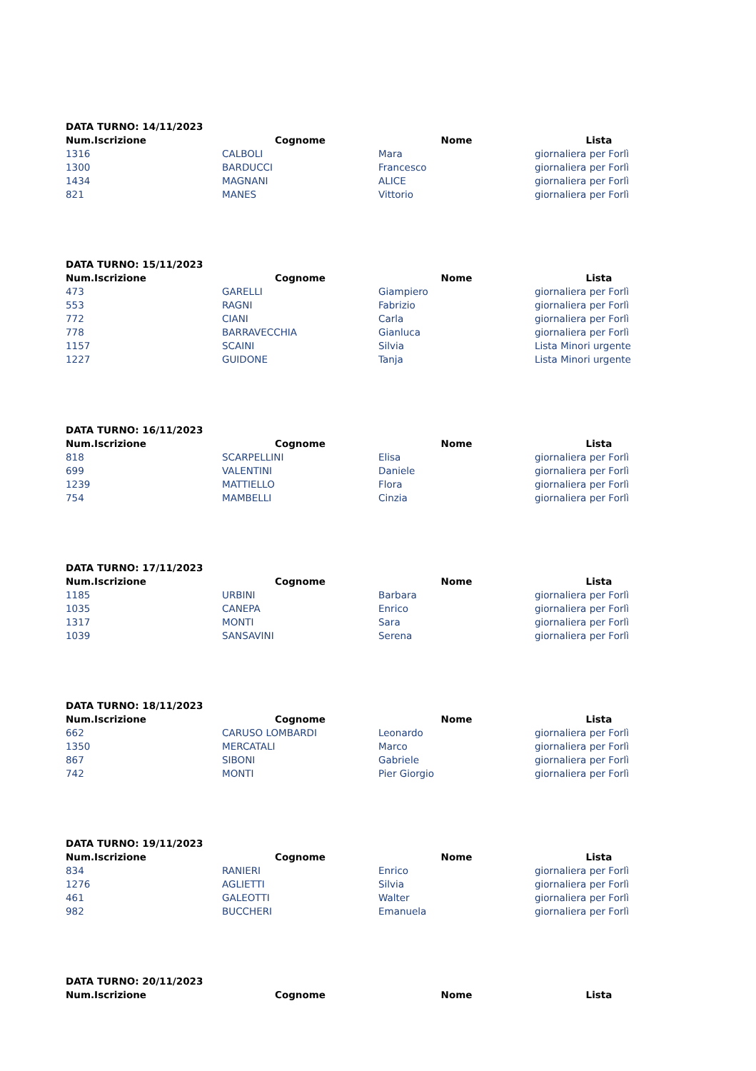DATA TURNO: 14/11/2023
| Num.Iscrizione | Cognome | Nome | Lista |
| --- | --- | --- | --- |
| 1316 | CALBOLI | Mara | giornaliera per Forlì |
| 1300 | BARDUCCI | Francesco | giornaliera per Forlì |
| 1434 | MAGNANI | ALICE | giornaliera per Forlì |
| 821 | MANES | Vittorio | giornaliera per Forlì |
DATA TURNO: 15/11/2023
| Num.Iscrizione | Cognome | Nome | Lista |
| --- | --- | --- | --- |
| 473 | GARELLI | Giampiero | giornaliera per Forlì |
| 553 | RAGNI | Fabrizio | giornaliera per Forlì |
| 772 | CIANI | Carla | giornaliera per Forlì |
| 778 | BARRAVECCHIA | Gianluca | giornaliera per Forlì |
| 1157 | SCAINI | Silvia | Lista Minori urgente |
| 1227 | GUIDONE | Tanja | Lista Minori urgente |
DATA TURNO: 16/11/2023
| Num.Iscrizione | Cognome | Nome | Lista |
| --- | --- | --- | --- |
| 818 | SCARPELLINI | Elisa | giornaliera per Forlì |
| 699 | VALENTINI | Daniele | giornaliera per Forlì |
| 1239 | MATTIELLO | Flora | giornaliera per Forlì |
| 754 | MAMBELLI | Cinzia | giornaliera per Forlì |
DATA TURNO: 17/11/2023
| Num.Iscrizione | Cognome | Nome | Lista |
| --- | --- | --- | --- |
| 1185 | URBINI | Barbara | giornaliera per Forlì |
| 1035 | CANEPA | Enrico | giornaliera per Forlì |
| 1317 | MONTI | Sara | giornaliera per Forlì |
| 1039 | SANSAVINI | Serena | giornaliera per Forlì |
DATA TURNO: 18/11/2023
| Num.Iscrizione | Cognome | Nome | Lista |
| --- | --- | --- | --- |
| 662 | CARUSO LOMBARDI | Leonardo | giornaliera per Forlì |
| 1350 | MERCATALI | Marco | giornaliera per Forlì |
| 867 | SIBONI | Gabriele | giornaliera per Forlì |
| 742 | MONTI | Pier Giorgio | giornaliera per Forlì |
DATA TURNO: 19/11/2023
| Num.Iscrizione | Cognome | Nome | Lista |
| --- | --- | --- | --- |
| 834 | RANIERI | Enrico | giornaliera per Forlì |
| 1276 | AGLIETTI | Silvia | giornaliera per Forlì |
| 461 | GALEOTTI | Walter | giornaliera per Forlì |
| 982 | BUCCHERI | Emanuela | giornaliera per Forlì |
DATA TURNO: 20/11/2023
| Num.Iscrizione | Cognome | Nome | Lista |
| --- | --- | --- | --- |